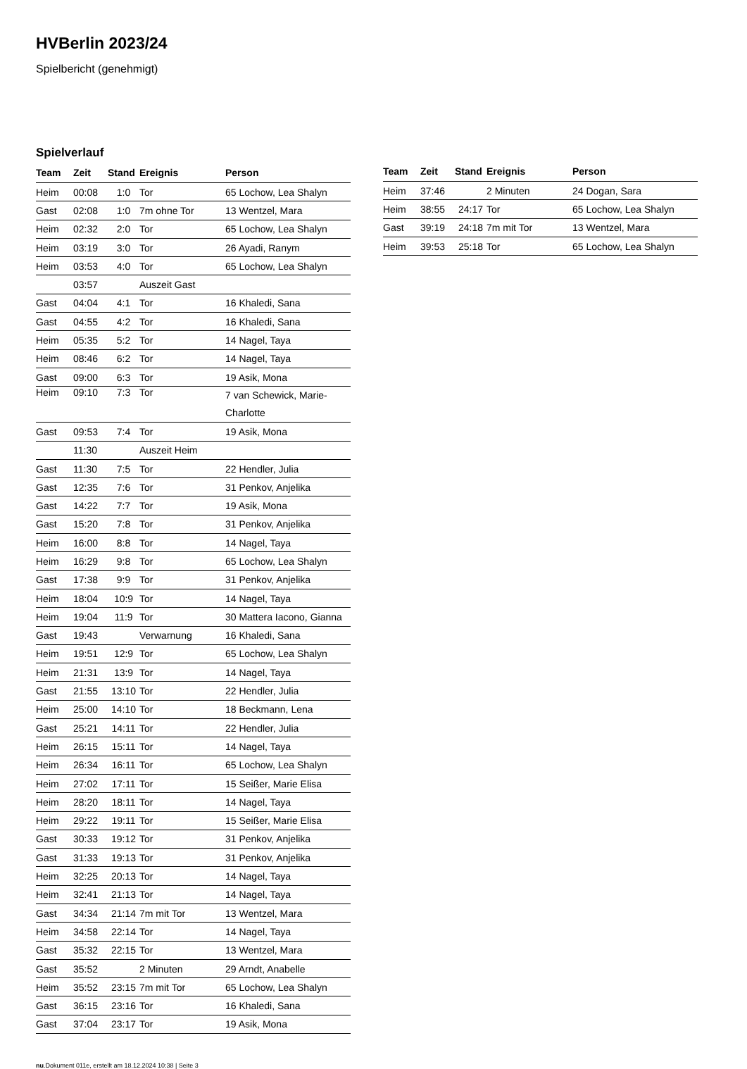HVBerlin 2023/24
Spielbericht (genehmigt)
Spielverlauf
| Team | Zeit | Stand | Ereignis | Person |
| --- | --- | --- | --- | --- |
| Heim | 00:08 | 1:0 | Tor | 65 Lochow, Lea Shalyn |
| Gast | 02:08 | 1:0 | 7m ohne Tor | 13 Wentzel, Mara |
| Heim | 02:32 | 2:0 | Tor | 65 Lochow, Lea Shalyn |
| Heim | 03:19 | 3:0 | Tor | 26 Ayadi, Ranym |
| Heim | 03:53 | 4:0 | Tor | 65 Lochow, Lea Shalyn |
| | 03:57 | | Auszeit Gast | |
| Gast | 04:04 | 4:1 | Tor | 16 Khaledi, Sana |
| Gast | 04:55 | 4:2 | Tor | 16 Khaledi, Sana |
| Heim | 05:35 | 5:2 | Tor | 14 Nagel, Taya |
| Heim | 08:46 | 6:2 | Tor | 14 Nagel, Taya |
| Gast | 09:00 | 6:3 | Tor | 19 Asik, Mona |
| Heim | 09:10 | 7:3 | Tor | 7 van Schewick, Marie-Charlotte |
| Gast | 09:53 | 7:4 | Tor | 19 Asik, Mona |
| | 11:30 | | Auszeit Heim | |
| Gast | 11:30 | 7:5 | Tor | 22 Hendler, Julia |
| Gast | 12:35 | 7:6 | Tor | 31 Penkov, Anjelika |
| Gast | 14:22 | 7:7 | Tor | 19 Asik, Mona |
| Gast | 15:20 | 7:8 | Tor | 31 Penkov, Anjelika |
| Heim | 16:00 | 8:8 | Tor | 14 Nagel, Taya |
| Heim | 16:29 | 9:8 | Tor | 65 Lochow, Lea Shalyn |
| Gast | 17:38 | 9:9 | Tor | 31 Penkov, Anjelika |
| Heim | 18:04 | 10:9 | Tor | 14 Nagel, Taya |
| Heim | 19:04 | 11:9 | Tor | 30 Mattera Iacono, Gianna |
| Gast | 19:43 | | Verwarnung | 16 Khaledi, Sana |
| Heim | 19:51 | 12:9 | Tor | 65 Lochow, Lea Shalyn |
| Heim | 21:31 | 13:9 | Tor | 14 Nagel, Taya |
| Gast | 21:55 | 13:10 | Tor | 22 Hendler, Julia |
| Heim | 25:00 | 14:10 | Tor | 18 Beckmann, Lena |
| Gast | 25:21 | 14:11 | Tor | 22 Hendler, Julia |
| Heim | 26:15 | 15:11 | Tor | 14 Nagel, Taya |
| Heim | 26:34 | 16:11 | Tor | 65 Lochow, Lea Shalyn |
| Heim | 27:02 | 17:11 | Tor | 15 Seißer, Marie Elisa |
| Heim | 28:20 | 18:11 | Tor | 14 Nagel, Taya |
| Heim | 29:22 | 19:11 | Tor | 15 Seißer, Marie Elisa |
| Gast | 30:33 | 19:12 | Tor | 31 Penkov, Anjelika |
| Gast | 31:33 | 19:13 | Tor | 31 Penkov, Anjelika |
| Heim | 32:25 | 20:13 | Tor | 14 Nagel, Taya |
| Heim | 32:41 | 21:13 | Tor | 14 Nagel, Taya |
| Gast | 34:34 | 21:14 | 7m mit Tor | 13 Wentzel, Mara |
| Heim | 34:58 | 22:14 | Tor | 14 Nagel, Taya |
| Gast | 35:32 | 22:15 | Tor | 13 Wentzel, Mara |
| Gast | 35:52 | | 2 Minuten | 29 Arndt, Anabelle |
| Heim | 35:52 | 23:15 | 7m mit Tor | 65 Lochow, Lea Shalyn |
| Gast | 36:15 | 23:16 | Tor | 16 Khaledi, Sana |
| Gast | 37:04 | 23:17 | Tor | 19 Asik, Mona |
| Team | Zeit | Stand | Ereignis | Person |
| --- | --- | --- | --- | --- |
| Heim | 37:46 | | 2 Minuten | 24 Dogan, Sara |
| Heim | 38:55 | 24:17 | Tor | 65 Lochow, Lea Shalyn |
| Gast | 39:19 | 24:18 | 7m mit Tor | 13 Wentzel, Mara |
| Heim | 39:53 | 25:18 | Tor | 65 Lochow, Lea Shalyn |
nu.Dokument 011e, erstellt am 18.12.2024 10:38 | Seite 3